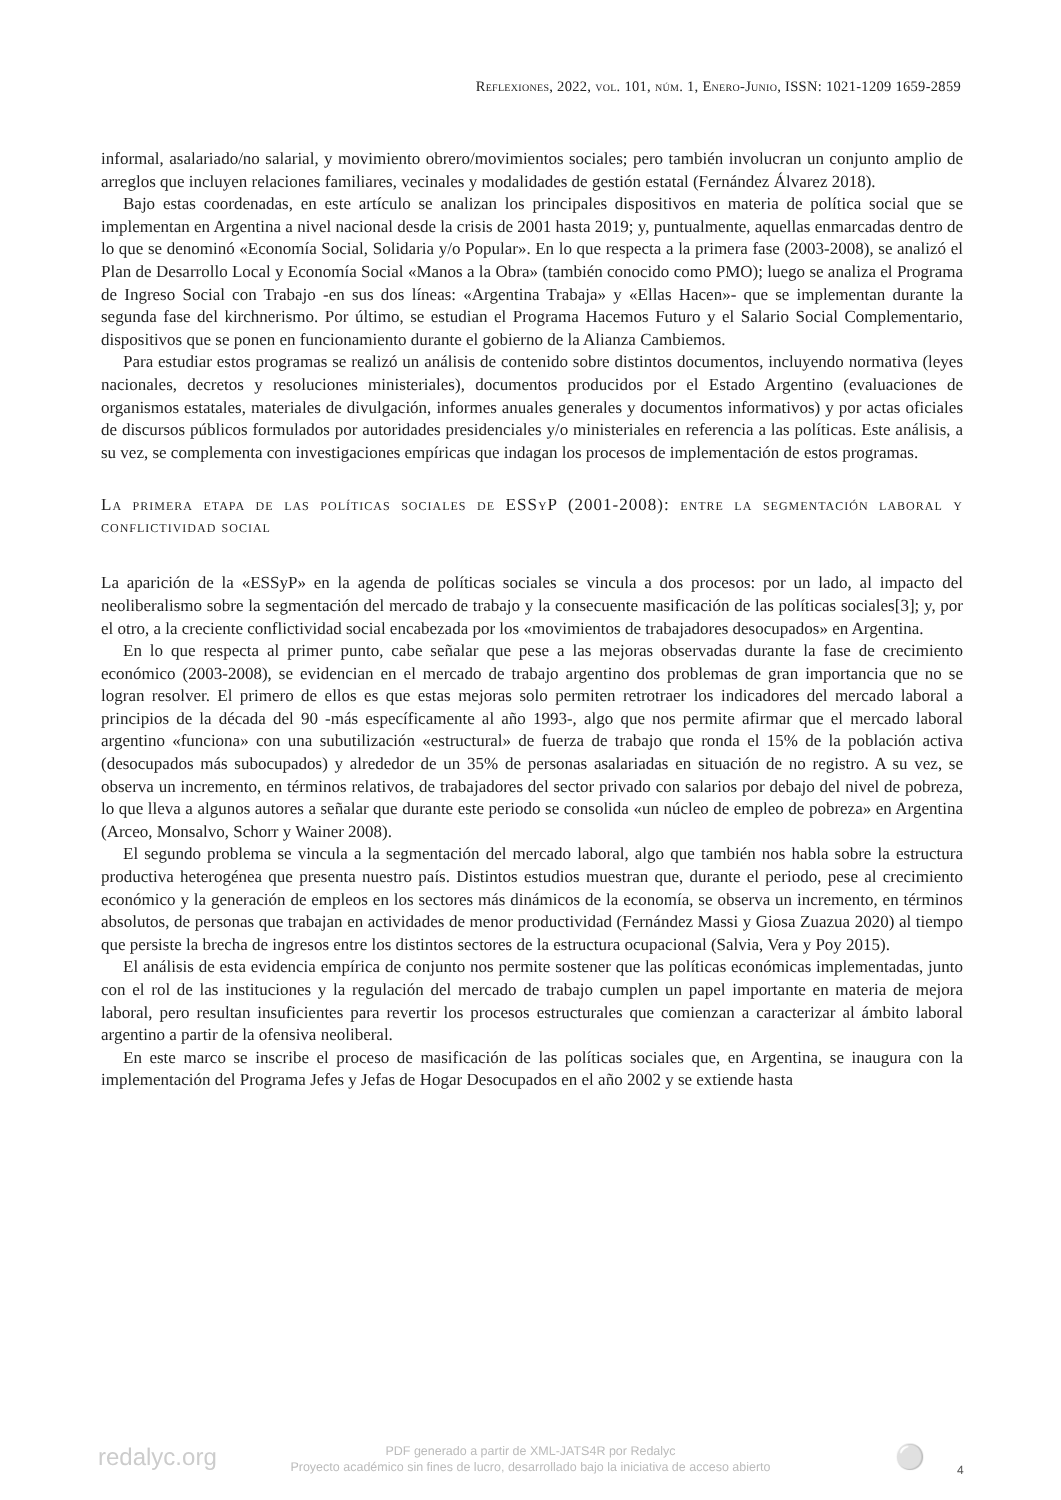Reflexiones, 2022, vol. 101, núm. 1, Enero-Junio, ISSN: 1021-1209 1659-2859
informal, asalariado/no salarial, y movimiento obrero/movimientos sociales; pero también involucran un conjunto amplio de arreglos que incluyen relaciones familiares, vecinales y modalidades de gestión estatal (Fernández Álvarez 2018).
Bajo estas coordenadas, en este artículo se analizan los principales dispositivos en materia de política social que se implementan en Argentina a nivel nacional desde la crisis de 2001 hasta 2019; y, puntualmente, aquellas enmarcadas dentro de lo que se denominó «Economía Social, Solidaria y/o Popular». En lo que respecta a la primera fase (2003-2008), se analizó el Plan de Desarrollo Local y Economía Social «Manos a la Obra» (también conocido como PMO); luego se analiza el Programa de Ingreso Social con Trabajo -en sus dos líneas: «Argentina Trabaja» y «Ellas Hacen»- que se implementan durante la segunda fase del kirchnerismo. Por último, se estudian el Programa Hacemos Futuro y el Salario Social Complementario, dispositivos que se ponen en funcionamiento durante el gobierno de la Alianza Cambiemos.
Para estudiar estos programas se realizó un análisis de contenido sobre distintos documentos, incluyendo normativa (leyes nacionales, decretos y resoluciones ministeriales), documentos producidos por el Estado Argentino (evaluaciones de organismos estatales, materiales de divulgación, informes anuales generales y documentos informativos) y por actas oficiales de discursos públicos formulados por autoridades presidenciales y/o ministeriales en referencia a las políticas. Este análisis, a su vez, se complementa con investigaciones empíricas que indagan los procesos de implementación de estos programas.
La primera etapa de las políticas sociales de ESSyP (2001-2008): entre la segmentación laboral y conflictividad social
La aparición de la «ESSyP» en la agenda de políticas sociales se vincula a dos procesos: por un lado, al impacto del neoliberalismo sobre la segmentación del mercado de trabajo y la consecuente masificación de las políticas sociales[3]; y, por el otro, a la creciente conflictividad social encabezada por los «movimientos de trabajadores desocupados» en Argentina.
En lo que respecta al primer punto, cabe señalar que pese a las mejoras observadas durante la fase de crecimiento económico (2003-2008), se evidencian en el mercado de trabajo argentino dos problemas de gran importancia que no se logran resolver. El primero de ellos es que estas mejoras solo permiten retrotraer los indicadores del mercado laboral a principios de la década del 90 -más específicamente al año 1993-, algo que nos permite afirmar que el mercado laboral argentino «funciona» con una subutilización «estructural» de fuerza de trabajo que ronda el 15% de la población activa (desocupados más subocupados) y alrededor de un 35% de personas asalariadas en situación de no registro. A su vez, se observa un incremento, en términos relativos, de trabajadores del sector privado con salarios por debajo del nivel de pobreza, lo que lleva a algunos autores a señalar que durante este periodo se consolida «un núcleo de empleo de pobreza» en Argentina (Arceo, Monsalvo, Schorr y Wainer 2008).
El segundo problema se vincula a la segmentación del mercado laboral, algo que también nos habla sobre la estructura productiva heterogénea que presenta nuestro país. Distintos estudios muestran que, durante el periodo, pese al crecimiento económico y la generación de empleos en los sectores más dinámicos de la economía, se observa un incremento, en términos absolutos, de personas que trabajan en actividades de menor productividad (Fernández Massi y Giosa Zuazua 2020) al tiempo que persiste la brecha de ingresos entre los distintos sectores de la estructura ocupacional (Salvia, Vera y Poy 2015).
El análisis de esta evidencia empírica de conjunto nos permite sostener que las políticas económicas implementadas, junto con el rol de las instituciones y la regulación del mercado de trabajo cumplen un papel importante en materia de mejora laboral, pero resultan insuficientes para revertir los procesos estructurales que comienzan a caracterizar al ámbito laboral argentino a partir de la ofensiva neoliberal.
En este marco se inscribe el proceso de masificación de las políticas sociales que, en Argentina, se inaugura con la implementación del Programa Jefes y Jefas de Hogar Desocupados en el año 2002 y se extiende hasta
redalyc.org
PDF generado a partir de XML-JATS4R por Redalyc
Proyecto académico sin fines de lucro, desarrollado bajo la iniciativa de acceso abierto
⚪ 4